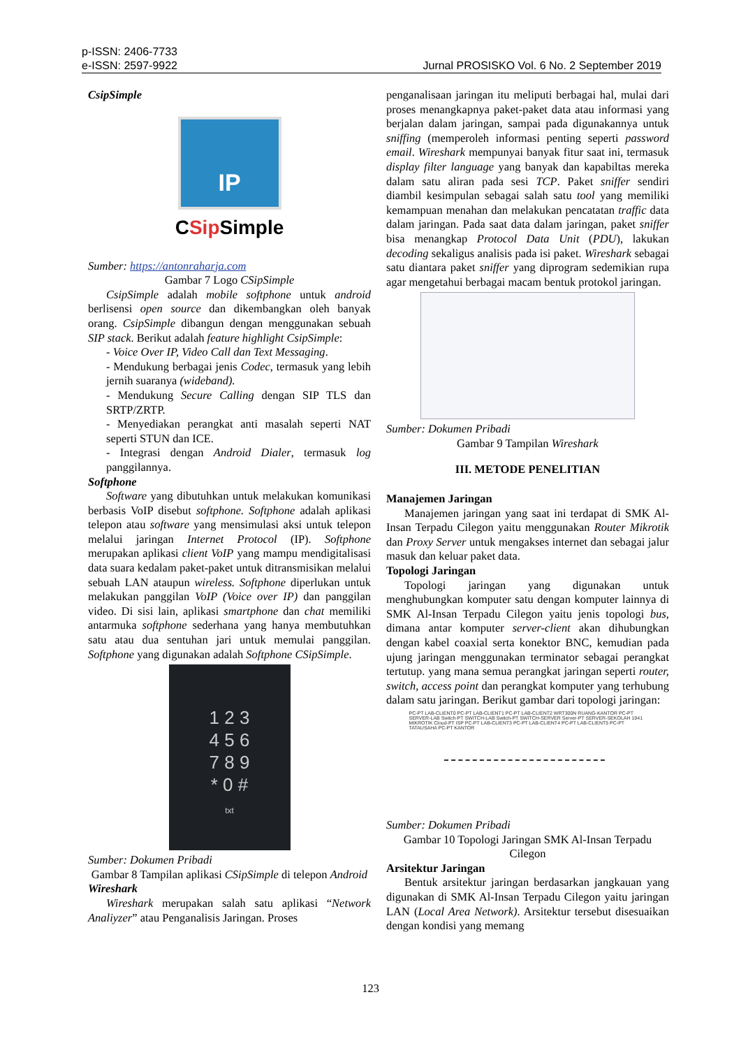p-ISSN: 2406-7733
e-ISSN: 2597-9922
Jurnal PROSISKO Vol. 6 No. 2 September 2019
CsipSimple
IP
CSip Simple
Sumber: https://antonraharja.com
Gambar 7 Logo CSipSimple
CsipSimple adalah mobile softphone untuk android berlisensi open source dan dikembangkan oleh banyak orang. CsipSimple dibangun dengan menggunakan sebuah SIP stack. Berikut adalah feature highlight CsipSimple:
- Voice Over IP, Video Call dan Text Messaging.
- Mendukung berbagai jenis Codec, termasuk yang lebih jernih suaranya (wideband).
- Mendukung Secure Calling dengan SIP TLS dan SRTP/ZRTP.
- Menyediakan perangkat anti masalah seperti NAT seperti STUN dan ICE.
- Integrasi dengan Android Dialer, termasuk log panggilannya.
Softphone
Software yang dibutuhkan untuk melakukan komunikasi berbasis VoIP disebut softphone. Softphone adalah aplikasi telepon atau software yang mensimulasi aksi untuk telepon melalui jaringan Internet Protocol (IP). Softphone merupakan aplikasi client VoIP yang mampu mendigitalisasi data suara kedalam paket-paket untuk ditransmisikan melalui sebuah LAN ataupun wireless. Softphone diperlukan untuk melakukan panggilan VoIP (Voice over IP) dan panggilan video. Di sisi lain, aplikasi smartphone dan chat memiliki antarmuka softphone sederhana yang hanya membutuhkan satu atau dua sentuhan jari untuk memulai panggilan. Softphone yang digunakan adalah Softphone CSipSimple.
1 2 3
4 5 6
7 8 9
* 0 #
txt
Sumber: Dokumen Pribadi
Gambar 8 Tampilan aplikasi CSipSimple di telepon Android
Wireshark
Wireshark merupakan salah satu aplikasi “Network Analiyzer” atau Penganalisis Jaringan. Proses
penganalisaan jaringan itu meliputi berbagai hal, mulai dari proses menangkapnya paket-paket data atau informasi yang berjalan dalam jaringan, sampai pada digunakannya untuk sniffing (memperoleh informasi penting seperti password email. Wireshark mempunyai banyak fitur saat ini, termasuk display filter language yang banyak dan kapabiltas mereka dalam satu aliran pada sesi TCP. Paket sniffer sendiri diambil kesimpulan sebagai salah satu tool yang memiliki kemampuan menahan dan melakukan pencatatan traffic data dalam jaringan. Pada saat data dalam jaringan, paket sniffer bisa menangkap Protocol Data Unit (PDU), lakukan decoding sekaligus analisis pada isi paket. Wireshark sebagai satu diantara paket sniffer yang diprogram sedemikian rupa agar mengetahui berbagai macam bentuk protokol jaringan.
Sumber: Dokumen Pribadi
Gambar 9 Tampilan Wireshark
III. METODE PENELITIAN
Manajemen Jaringan
Manajemen jaringan yang saat ini terdapat di SMK Al-Insan Terpadu Cilegon yaitu menggunakan Router Mikrotik dan Proxy Server untuk mengakses internet dan sebagai jalur masuk dan keluar paket data.
Topologi Jaringan
Topologi jaringan yang digunakan untuk menghubungkan komputer satu dengan komputer lainnya di SMK Al-Insan Terpadu Cilegon yaitu jenis topologi bus, dimana antar komputer server-client akan dihubungkan dengan kabel coaxial serta konektor BNC, kemudian pada ujung jaringan menggunakan terminator sebagai perangkat tertutup. yang mana semua perangkat jaringan seperti router, switch, access point dan perangkat komputer yang terhubung dalam satu jaringan. Berikut gambar dari topologi jaringan:
PC-PT LAB-CLIENT0 PC-PT LAB-CLIENT1 PC-PT LAB-CLIENT2 WRT300N RUANG-KANTOR PC-PT SERVER-LAB Switch-PT SWITCH-LAB Switch-PT SWITCH-SERVER Server-PT SERVER-SEKOLAH 1941 MIKROTIK Cloud-PT ISP PC-PT LAB-CLIENT3 PC-PT LAB-CLIENT4 PC-PT LAB-CLIENT5 PC-PT TATAUSAHA PC-PT KANTOR
Sumber: Dokumen Pribadi
Gambar 10 Topologi Jaringan SMK Al-Insan Terpadu Cilegon
Arsitektur Jaringan
Bentuk arsitektur jaringan berdasarkan jangkauan yang digunakan di SMK Al-Insan Terpadu Cilegon yaitu jaringan LAN (Local Area Network). Arsitektur tersebut disesuaikan dengan kondisi yang memang
123